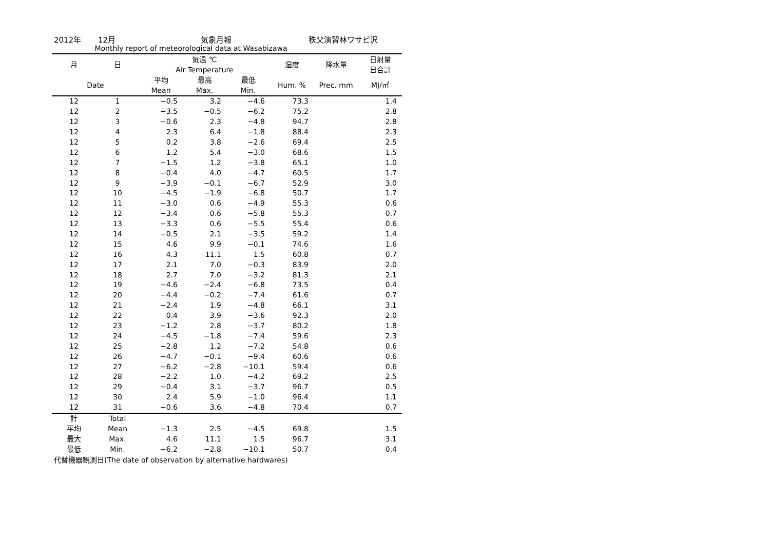2012年 12月 気象月報 秩父演習林ワサビ沢
Monthly report of meteorological data at Wasabizawa
| 月 | 日 | 気温 ℃ Air Temperature | | | 湿度 | 降水量 | 日射量 日合計 |
| --- | --- | --- | --- | --- | --- | --- | --- |
| Date | | 平均 Mean | 最高 Max. | 最低 Min. | Hum. % | Prec. mm | MJ/㎡ |
| 12 | 1 | −0.5 | 3.2 | −4.6 | 73.3 | | 1.4 |
| 12 | 2 | −3.5 | −0.5 | −6.2 | 75.2 | | 2.8 |
| 12 | 3 | −0.6 | 2.3 | −4.8 | 94.7 | | 2.8 |
| 12 | 4 | 2.3 | 6.4 | −1.8 | 88.4 | | 2.3 |
| 12 | 5 | 0.2 | 3.8 | −2.6 | 69.4 | | 2.5 |
| 12 | 6 | 1.2 | 5.4 | −3.0 | 68.6 | | 1.5 |
| 12 | 7 | −1.5 | 1.2 | −3.8 | 65.1 | | 1.0 |
| 12 | 8 | −0.4 | 4.0 | −4.7 | 60.5 | | 1.7 |
| 12 | 9 | −3.9 | −0.1 | −6.7 | 52.9 | | 3.0 |
| 12 | 10 | −4.5 | −1.9 | −6.8 | 50.7 | | 1.7 |
| 12 | 11 | −3.0 | 0.6 | −4.9 | 55.3 | | 0.6 |
| 12 | 12 | −3.4 | 0.6 | −5.8 | 55.3 | | 0.7 |
| 12 | 13 | −3.3 | 0.6 | −5.5 | 55.4 | | 0.6 |
| 12 | 14 | −0.5 | 2.1 | −3.5 | 59.2 | | 1.4 |
| 12 | 15 | 4.6 | 9.9 | −0.1 | 74.6 | | 1.6 |
| 12 | 16 | 4.3 | 11.1 | 1.5 | 60.8 | | 0.7 |
| 12 | 17 | 2.1 | 7.0 | −0.3 | 83.9 | | 2.0 |
| 12 | 18 | 2.7 | 7.0 | −3.2 | 81.3 | | 2.1 |
| 12 | 19 | −4.6 | −2.4 | −6.8 | 73.5 | | 0.4 |
| 12 | 20 | −4.4 | −0.2 | −7.4 | 61.6 | | 0.7 |
| 12 | 21 | −2.4 | 1.9 | −4.8 | 66.1 | | 3.1 |
| 12 | 22 | 0.4 | 3.9 | −3.6 | 92.3 | | 2.0 |
| 12 | 23 | −1.2 | 2.8 | −3.7 | 80.2 | | 1.8 |
| 12 | 24 | −4.5 | −1.8 | −7.4 | 59.6 | | 2.3 |
| 12 | 25 | −2.8 | 1.2 | −7.2 | 54.8 | | 0.6 |
| 12 | 26 | −4.7 | −0.1 | −9.4 | 60.6 | | 0.6 |
| 12 | 27 | −6.2 | −2.8 | −10.1 | 59.4 | | 0.6 |
| 12 | 28 | −2.2 | 1.0 | −4.2 | 69.2 | | 2.5 |
| 12 | 29 | −0.4 | 3.1 | −3.7 | 96.7 | | 0.5 |
| 12 | 30 | 2.4 | 5.9 | −1.0 | 96.4 | | 1.1 |
| 12 | 31 | −0.6 | 3.6 | −4.8 | 70.4 | | 0.7 |
| 計 | Total | | | | | | |
| 平均 | Mean | −1.3 | 2.5 | −4.5 | 69.8 | | 1.5 |
| 最大 | Max. | 4.6 | 11.1 | 1.5 | 96.7 | | 3.1 |
| 最低 | Min. | −6.2 | −2.8 | −10.1 | 50.7 | | 0.4 |
代替機器観測日(The date of observation by alternative hardwares)